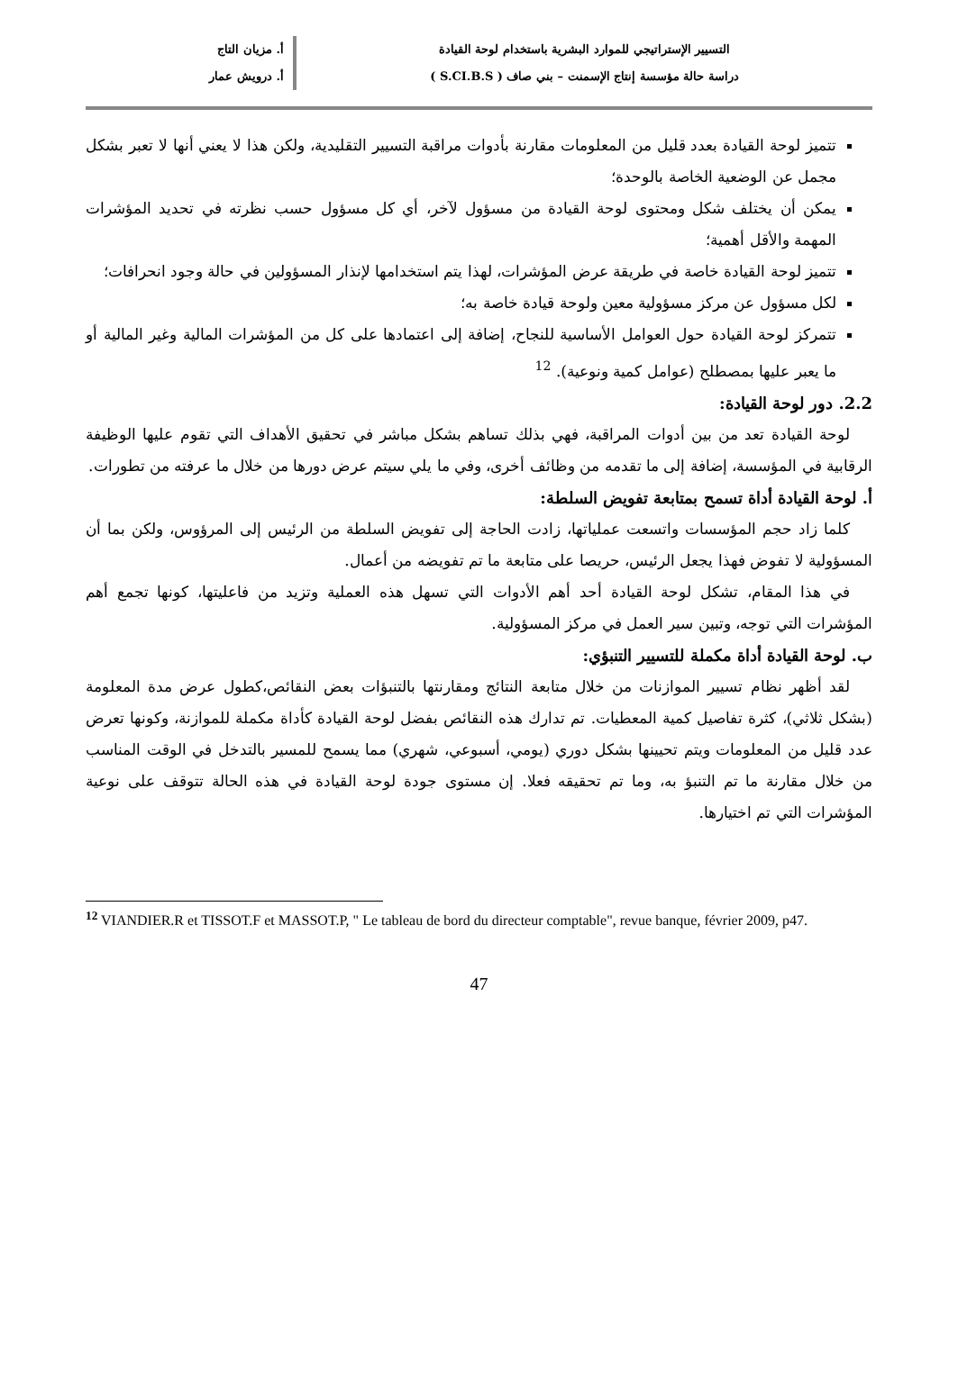التسيير الإستراتيجي للموارد البشرية باستخدام لوحة القيادة
دراسة حالة مؤسسة إنتاج الإسمنت – بني صاف ( S.CI.B.S )
أ. مزيان التاج
أ. درويش عمار
تتميز لوحة القيادة بعدد قليل من المعلومات مقارنة بأدوات مراقبة التسيير التقليدية، ولكن هذا لا يعني أنها لا تعبر بشكل مجمل عن الوضعية الخاصة بالوحدة؛
يمكن أن يختلف شكل ومحتوى لوحة القيادة من مسؤول لآخر، أي كل مسؤول حسب نظرته في تحديد المؤشرات المهمة والأقل أهمية؛
تتميز لوحة القيادة خاصة في طريقة عرض المؤشرات، لهذا يتم استخدامها لإنذار المسؤولين في حالة وجود انحرافات؛
لكل مسؤول عن مركز مسؤولية معين ولوحة قيادة خاصة به؛
تتمركز لوحة القيادة حول العوامل الأساسية للنجاح، إضافة إلى اعتمادها على كل من المؤشرات المالية وغير المالية أو ما يعبر عليها بمصطلح (عوامل كمية ونوعية). <sup>12</sup>
2.2. دور لوحة القيادة:
لوحة القيادة تعد من بين أدوات المراقبة، فهي بذلك تساهم بشكل مباشر في تحقيق الأهداف التي تقوم عليها الوظيفة الرقابية في المؤسسة، إضافة إلى ما تقدمه من وظائف أخرى، وفي ما يلي سيتم عرض دورها من خلال ما عرفته من تطورات.
أ. لوحة القيادة أداة تسمح بمتابعة تفويض السلطة:
كلما زاد حجم المؤسسات واتسعت عملياتها، زادت الحاجة إلى تفويض السلطة من الرئيس إلى المرؤوس، ولكن بما أن المسؤولية لا تفوض فهذا يجعل الرئيس، حريصا على متابعة ما تم تفويضه من أعمال.
في هذا المقام، تشكل لوحة القيادة أحد أهم الأدوات التي تسهل هذه العملية وتزيد من فاعليتها، كونها تجمع أهم المؤشرات التي توجه، وتبين سير العمل في مركز المسؤولية.
ب. لوحة القيادة أداة مكملة للتسيير التنبؤي:
لقد أظهر نظام تسيير الموازنات من خلال متابعة النتائج ومقارنتها بالتنبؤات بعض النقائص،كطول عرض مدة المعلومة (بشكل ثلاثي)، كثرة تفاصيل كمية المعطيات. تم تدارك هذه النقائص بفضل لوحة القيادة كأداة مكملة للموازنة، وكونها تعرض عدد قليل من المعلومات ويتم تحيينها بشكل دوري (يومي، أسبوعي، شهري) مما يسمح للمسير بالتدخل في الوقت المناسب من خلال مقارنة ما تم التنبؤ به، وما تم تحقيقه فعلا. إن مستوى جودة لوحة القيادة في هذه الحالة تتوقف على نوعية المؤشرات التي تم اختيارها.
<sup>12</sup> VIANDIER.R et TISSOT.F et MASSOT.P, " Le tableau de bord du directeur comptable", revue banque, février 2009, p47.
47